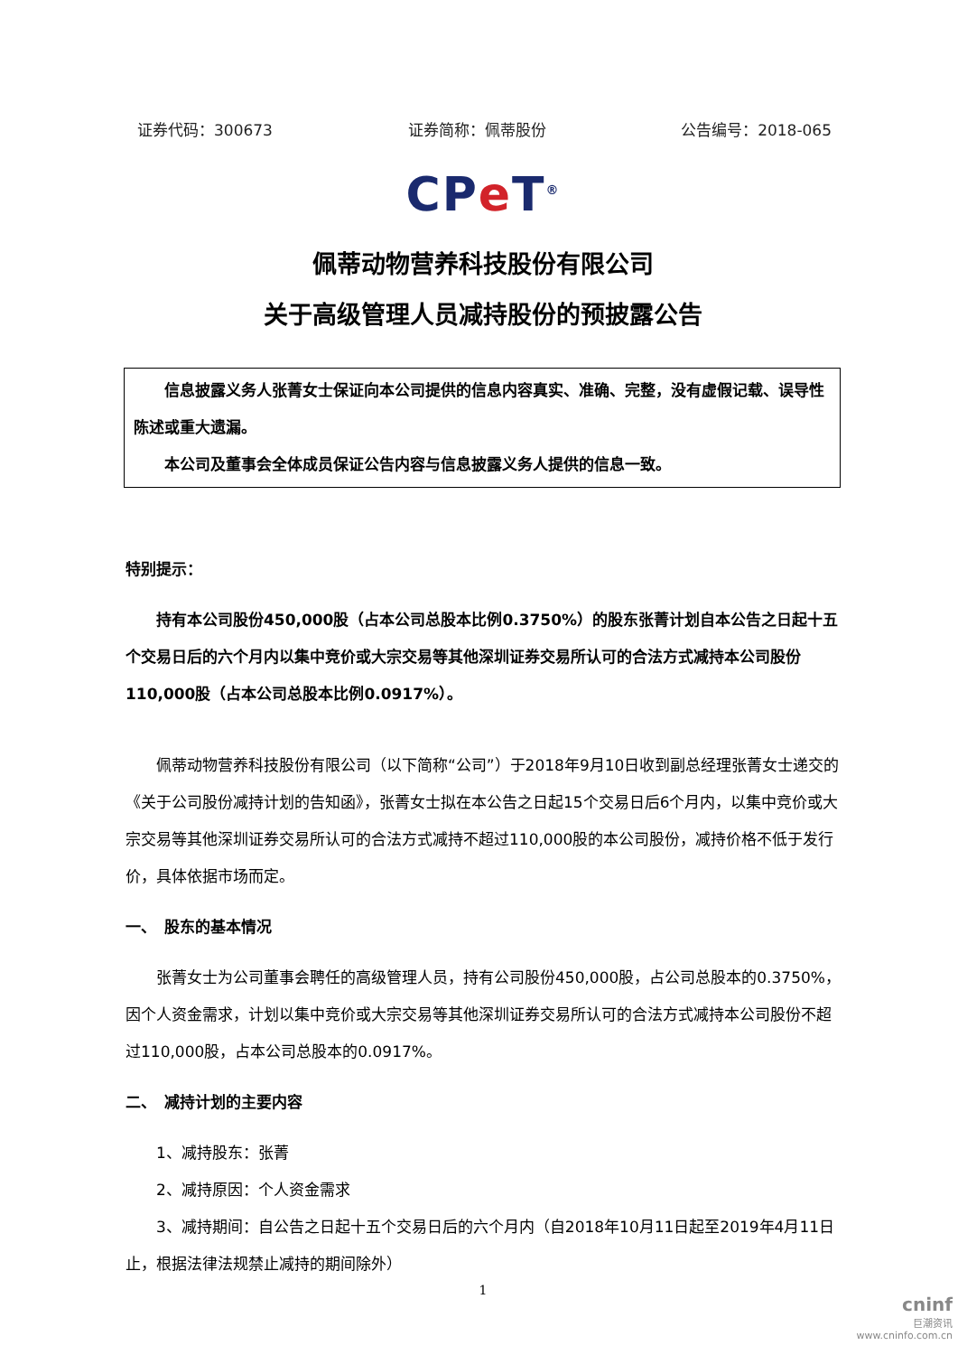证券代码：300673 证券简称：佩蒂股份 公告编号：2018-065
CPe T<sup>®</sup>
佩蒂动物营养科技股份有限公司
关于高级管理人员减持股份的预披露公告
信息披露义务人张菁女士保证向本公司提供的信息内容真实、准确、完整，没有虚假记载、误导性陈述或重大遗漏。
本公司及董事会全体成员保证公告内容与信息披露义务人提供的信息一致。
特别提示：
持有本公司股份450,000股（占本公司总股本比例0.3750%）的股东张菁计划自本公告之日起十五个交易日后的六个月内以集中竞价或大宗交易等其他深圳证券交易所认可的合法方式减持本公司股份110,000股（占本公司总股本比例0.0917%）。
佩蒂动物营养科技股份有限公司（以下简称“公司”）于2018年9月10日收到副总经理张菁女士递交的《关于公司股份减持计划的告知函》，张菁女士拟在本公告之日起15个交易日后6个月内，以集中竞价或大宗交易等其他深圳证券交易所认可的合法方式减持不超过110,000股的本公司股份，减持价格不低于发行价，具体依据市场而定。
一、　股东的基本情况
张菁女士为公司董事会聘任的高级管理人员，持有公司股份450,000股，占公司总股本的0.3750%，因个人资金需求，计划以集中竞价或大宗交易等其他深圳证券交易所认可的合法方式减持本公司股份不超过110,000股，占本公司总股本的0.0917%。
二、　减持计划的主要内容
1、减持股东：张菁
2、减持原因：个人资金需求
3、减持期间：自公告之日起十五个交易日后的六个月内（自2018年10月11日起至2019年4月11日止，根据法律法规禁止减持的期间除外）
1
cninf
巨潮资讯
www.cninfo.com.cn